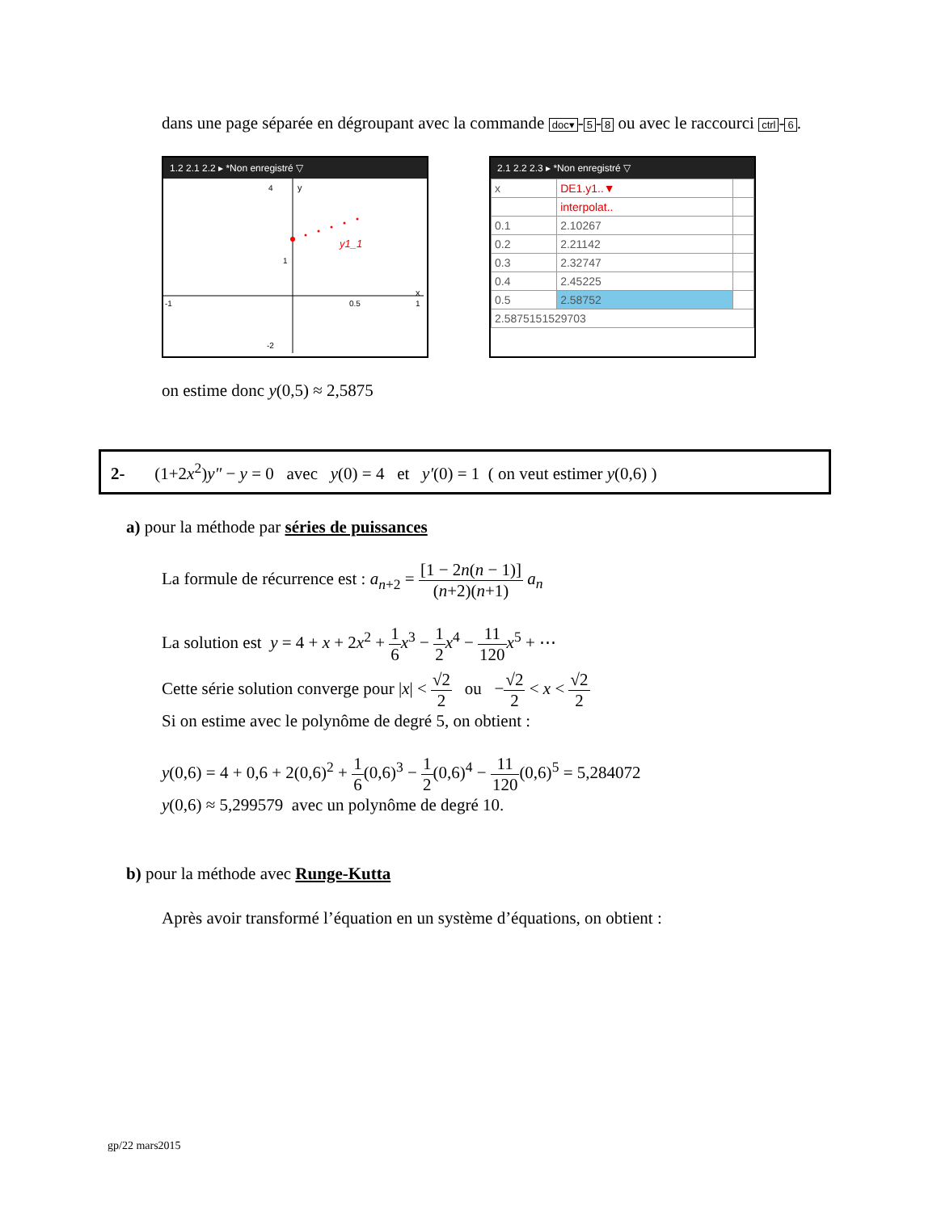dans une page séparée en dégroupant avec la commande doc▾ - 5 - 8 ou avec le raccourci ctrl - 6.
1.2 2.1 2.2 ▸ *Non enregistré ▽
4
y
1
-1
0.5
1
x
-2
y1_1
2.1 2.2 2.3 ▸ *Non enregistré ▽
| x | DE1.y1..▼ | |
| | interpolat.. | |
| 0.1 | 2.10267 | |
| 0.2 | 2.21142 | |
| 0.3 | 2.32747 | |
| 0.4 | 2.45225 | |
| 0.5 | 2.58752 | |
| 2.5875151529703 | | |
on estime donc y(0,5) ≈ 2,5875
2- (1+2x<sup>2</sup>)y″ − y = 0 avec y(0) = 4 et y′(0) = 1 ( on veut estimer y(0,6) )
a) pour la méthode par séries de puissances
La formule de récurrence est : a<sub>n+2</sub> = [1 − 2n(n − 1)] (n+2)(n+1) a<sub>n</sub>
La solution est y = 4 + x + 2x<sup>2</sup> + 1 6 x<sup>3</sup> − 1 2 x<sup>4</sup> − 11 120 x<sup>5</sup> + ⋯
Cette série solution converge pour |x| < √2 2 ou −√2 2 < x < √2 2
Si on estime avec le polynôme de degré 5, on obtient :
y(0,6) = 4 + 0,6 + 2(0,6)<sup>2</sup> + 1 6(0,6)<sup>3</sup> − 1 2(0,6)<sup>4</sup> − 11 120(0,6)<sup>5</sup> = 5,284072
y(0,6) ≈ 5,299579 avec un polynôme de degré 10.
b) pour la méthode avec Runge-Kutta
Après avoir transformé l’équation en un système d’équations, on obtient :
gp/22 mars2015